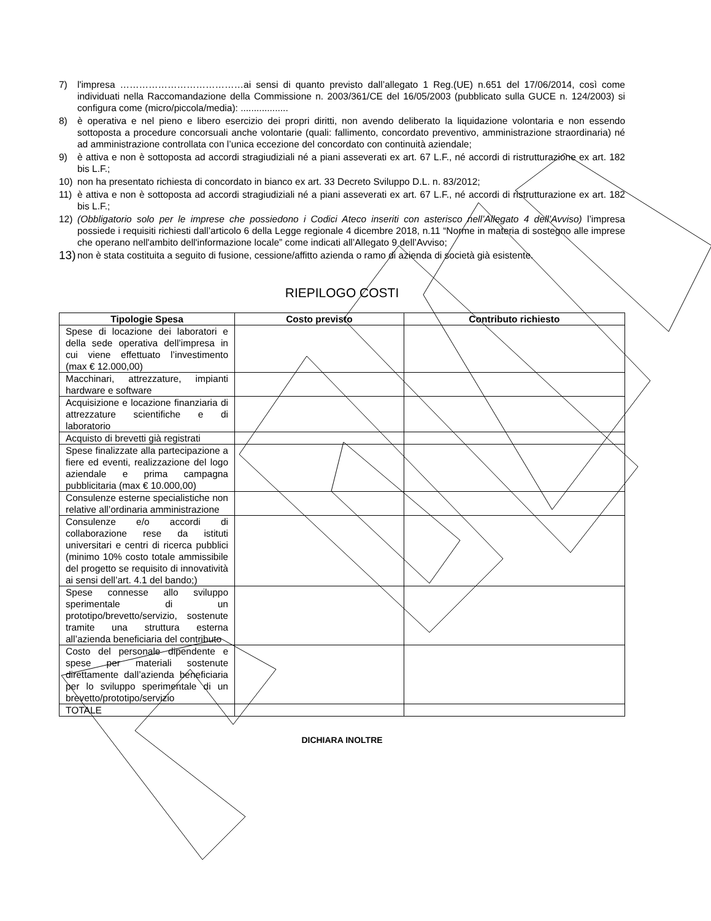7) l'impresa …………………………………ai sensi di quanto previsto dall’allegato 1 Reg.(UE) n.651 del 17/06/2014, così come individuati nella Raccomandazione della Commissione n. 2003/361/CE del 16/05/2003 (pubblicato sulla GUCE n. 124/2003) si configura come (micro/piccola/media): ..................
8) è operativa e nel pieno e libero esercizio dei propri diritti, non avendo deliberato la liquidazione volontaria e non essendo sottoposta a procedure concorsuali anche volontarie (quali: fallimento, concordato preventivo, amministrazione straordinaria) né ad amministrazione controllata con l’unica eccezione del concordato con continuità aziendale;
9) è attiva e non è sottoposta ad accordi stragiudiziali né a piani asseverati ex art. 67 L.F., né accordi di ristrutturazione ex art. 182 bis L.F.;
10) non ha presentato richiesta di concordato in bianco ex art. 33 Decreto Sviluppo D.L. n. 83/2012;
11) è attiva e non è sottoposta ad accordi stragiudiziali né a piani asseverati ex art. 67 L.F., né accordi di ristrutturazione ex art. 182 bis L.F.;
12) (Obbligatorio solo per le imprese che possiedono i Codici Ateco inseriti con asterisco nell’Allegato 4 dell’Avviso) l’impresa possiede i requisiti richiesti dall’articolo 6 della Legge regionale 4 dicembre 2018, n.11 “Norme in materia di sostegno alle imprese che operano nell'ambito dell'informazione locale” come indicati all’Allegato 9 dell’Avviso;
13) non è stata costituita a seguito di fusione, cessione/affitto azienda o ramo di azienda di società già esistente.
RIEPILOGO COSTI
| Tipologie Spesa | Costo previsto | Contributo richiesto |
| --- | --- | --- |
| Spese di locazione dei laboratori e della sede operativa dell’impresa in cui viene effettuato l’investimento (max € 12.000,00) | | |
| Macchinari, attrezzature, impianti hardware e software | | |
| Acquisizione e locazione finanziaria di attrezzature scientifiche e di laboratorio | | |
| Acquisto di brevetti già registrati | | |
| Spese finalizzate alla partecipazione a fiere ed eventi, realizzazione del logo aziendale e prima campagna pubblicitaria (max € 10.000,00) | | |
| Consulenze esterne specialistiche non relative all’ordinaria amministrazione | | |
| Consulenze e/o accordi di collaborazione rese da istituti universitari e centri di ricerca pubblici (minimo 10% costo totale ammissibile del progetto se requisito di innovatività ai sensi dell’art. 4.1 del bando;) | | |
| Spese connesse allo sviluppo sperimentale di un prototipo/brevetto/servizio, sostenute tramite una struttura esterna all’azienda beneficiaria del contributo | | |
| Costo del personale dipendente e spese per materiali sostenute direttamente dall’azienda beneficiaria per lo sviluppo sperimentale di un brevetto/prototipo/servizio | | |
| TOTALE | | |
DICHIARA INOLTRE